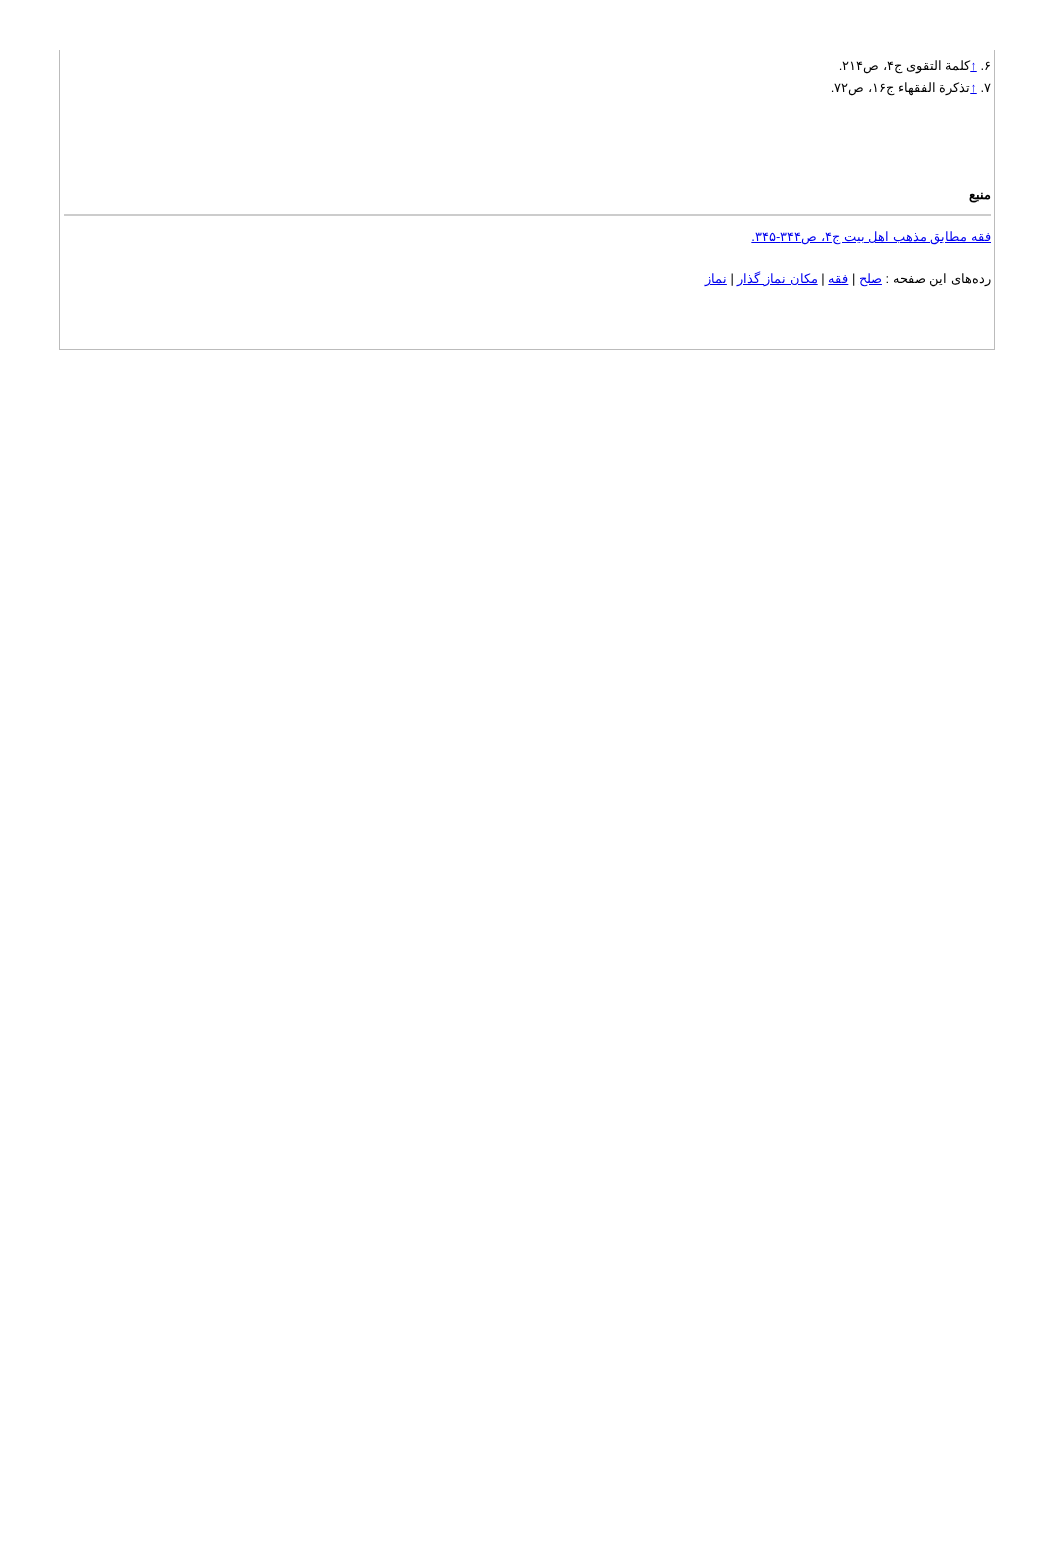۶. ↑کلمة التقوی ج۴، ص۲۱۴.
۷. ↑تذکرة الفقهاء ج۱۶، ص۷۲.
منبع
فقه مطابق مذهب اهل بیت ج۴، ص۳۴۴-۳۴۵.
رده‌های این صفحه : صلح | فقه | مکان نماز گذار | نماز